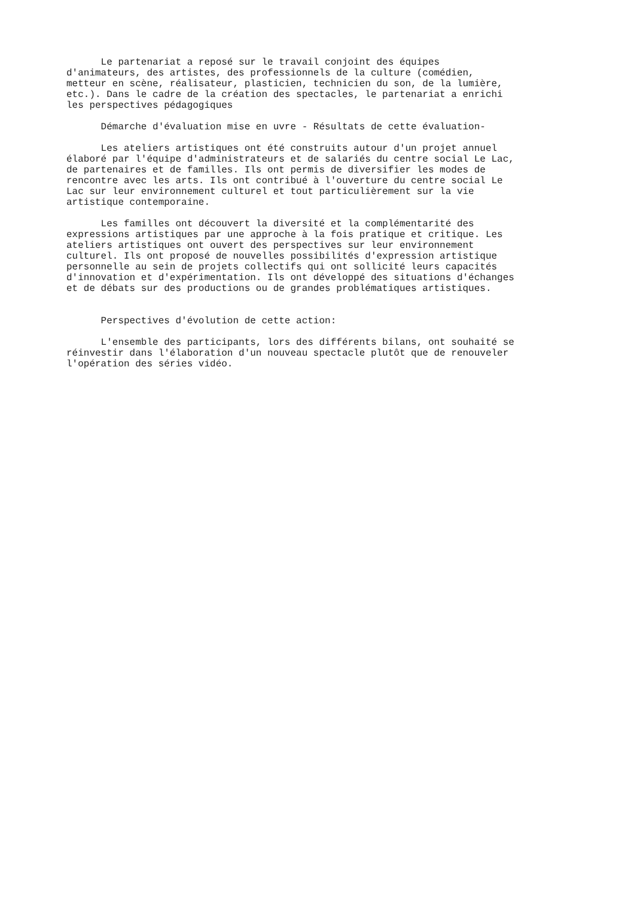Le partenariat a reposé sur le travail conjoint des équipes d'animateurs, des artistes, des professionnels de la culture (comédien, metteur en scène, réalisateur, plasticien, technicien du son, de la lumière, etc.). Dans le cadre de la création des spectacles, le partenariat a enrichi les perspectives pédagogiques
Démarche d'évaluation mise en uvre - Résultats de cette évaluation-
Les ateliers artistiques ont été construits autour d'un projet annuel élaboré par l'équipe d'administrateurs et de salariés du centre social Le Lac, de partenaires et de familles. Ils ont permis de diversifier les modes de rencontre avec les arts. Ils ont contribué à l'ouverture du centre social Le Lac sur leur environnement culturel et tout particulièrement sur la vie artistique contemporaine.
Les familles ont découvert la diversité et la complémentarité des expressions artistiques par une approche à la fois pratique et critique. Les ateliers artistiques ont ouvert des perspectives sur leur environnement culturel. Ils ont proposé de nouvelles possibilités d'expression artistique personnelle au sein de projets collectifs qui ont sollicité leurs capacités d'innovation et d'expérimentation. Ils ont développé des situations d'échanges et de débats sur des productions ou de grandes problématiques artistiques.
Perspectives d'évolution de cette action:
L'ensemble des participants, lors des différents bilans, ont souhaité se réinvestir dans l'élaboration d'un nouveau spectacle plutôt que de renouveler l'opération des séries vidéo.